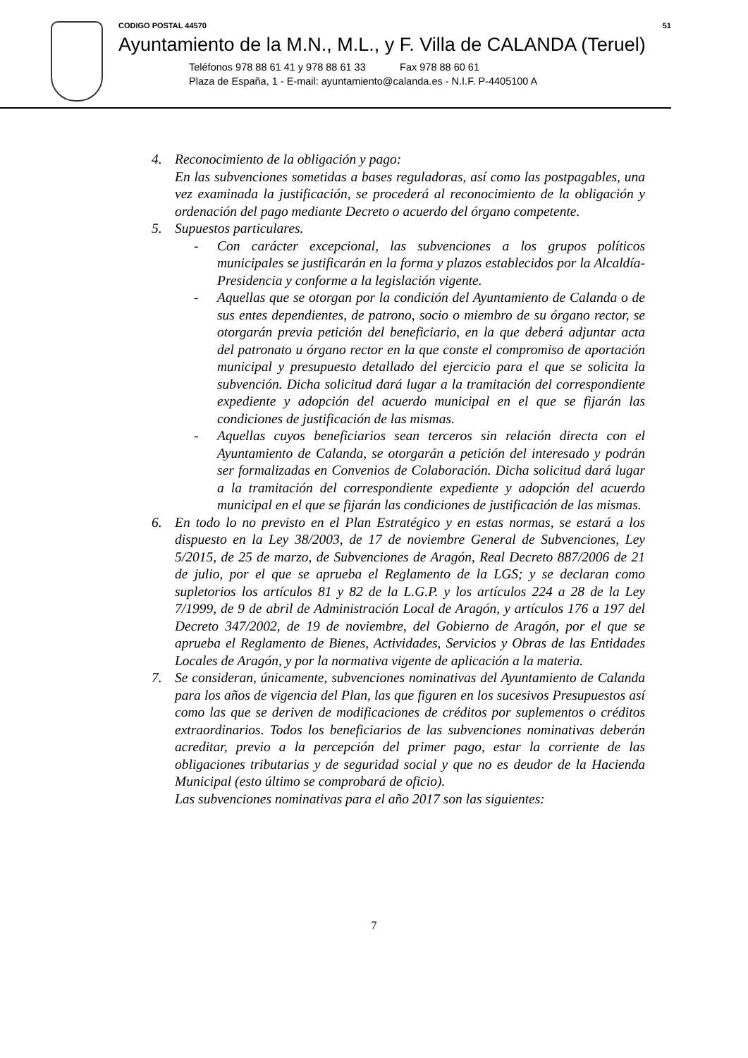CODIGO POSTAL 44570 51
Ayuntamiento de la M.N., M.L., y F. Villa de CALANDA (Teruel)
Teléfonos 978 88 61 41 y 978 88 61 33 Fax 978 88 60 61
Plaza de España, 1 - E-mail: ayuntamiento@calanda.es - N.I.F. P-4405100 A
4. Reconocimiento de la obligación y pago:
En las subvenciones sometidas a bases reguladoras, así como las postpagables, una vez examinada la justificación, se procederá al reconocimiento de la obligación y ordenación del pago mediante Decreto o acuerdo del órgano competente.
5. Supuestos particulares.
- Con carácter excepcional, las subvenciones a los grupos políticos municipales se justificarán en la forma y plazos establecidos por la Alcaldía-Presidencia y conforme a la legislación vigente.
- Aquellas que se otorgan por la condición del Ayuntamiento de Calanda o de sus entes dependientes, de patrono, socio o miembro de su órgano rector, se otorgarán previa petición del beneficiario, en la que deberá adjuntar acta del patronato u órgano rector en la que conste el compromiso de aportación municipal y presupuesto detallado del ejercicio para el que se solicita la subvención. Dicha solicitud dará lugar a la tramitación del correspondiente expediente y adopción del acuerdo municipal en el que se fijarán las condiciones de justificación de las mismas.
- Aquellas cuyos beneficiarios sean terceros sin relación directa con el Ayuntamiento de Calanda, se otorgarán a petición del interesado y podrán ser formalizadas en Convenios de Colaboración. Dicha solicitud dará lugar a la tramitación del correspondiente expediente y adopción del acuerdo municipal en el que se fijarán las condiciones de justificación de las mismas.
6. En todo lo no previsto en el Plan Estratégico y en estas normas, se estará a los dispuesto en la Ley 38/2003, de 17 de noviembre General de Subvenciones, Ley 5/2015, de 25 de marzo, de Subvenciones de Aragón, Real Decreto 887/2006 de 21 de julio, por el que se aprueba el Reglamento de la LGS; y se declaran como supletorios los artículos 81 y 82 de la L.G.P. y los artículos 224 a 28 de la Ley 7/1999, de 9 de abril de Administración Local de Aragón, y artículos 176 a 197 del Decreto 347/2002, de 19 de noviembre, del Gobierno de Aragón, por el que se aprueba el Reglamento de Bienes, Actividades, Servicios y Obras de las Entidades Locales de Aragón, y por la normativa vigente de aplicación a la materia.
7. Se consideran, únicamente, subvenciones nominativas del Ayuntamiento de Calanda para los años de vigencia del Plan, las que figuren en los sucesivos Presupuestos así como las que se deriven de modificaciones de créditos por suplementos o créditos extraordinarios. Todos los beneficiarios de las subvenciones nominativas deberán acreditar, previo a la percepción del primer pago, estar la corriente de las obligaciones tributarias y de seguridad social y que no es deudor de la Hacienda Municipal (esto último se comprobará de oficio).
Las subvenciones nominativas para el año 2017 son las siguientes:
7